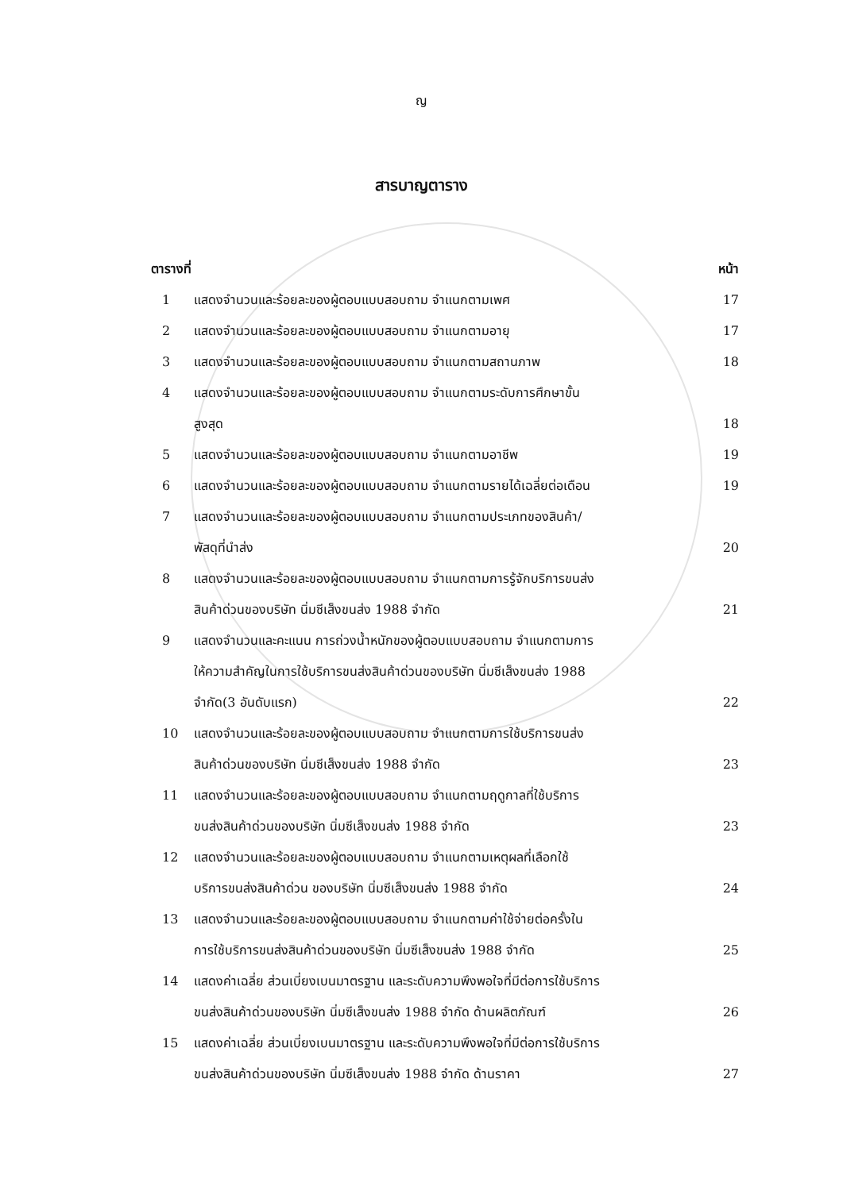ญ
สารบาญตาราง
| ตารางที่ | | หน้า |
| --- | --- | --- |
| 1 | แสดงจำนวนและร้อยละของผู้ตอบแบบสอบถาม จำแนกตามเพศ | 17 |
| 2 | แสดงจำนวนและร้อยละของผู้ตอบแบบสอบถาม จำแนกตามอายุ | 17 |
| 3 | แสดงจำนวนและร้อยละของผู้ตอบแบบสอบถาม จำแนกตามสถานภาพ | 18 |
| 4 | แสดงจำนวนและร้อยละของผู้ตอบแบบสอบถาม จำแนกตามระดับการศึกษาขั้น สูงสุด | 18 |
| 5 | แสดงจำนวนและร้อยละของผู้ตอบแบบสอบถาม จำแนกตามอาชีพ | 19 |
| 6 | แสดงจำนวนและร้อยละของผู้ตอบแบบสอบถาม จำแนกตามรายได้เฉลี่ยต่อเดือน | 19 |
| 7 | แสดงจำนวนและร้อยละของผู้ตอบแบบสอบถาม จำแนกตามประเภทของสินค้า/ พัสดุที่นำส่ง | 20 |
| 8 | แสดงจำนวนและร้อยละของผู้ตอบแบบสอบถาม จำแนกตามการรู้จักบริการขนส่ง สินค้าด่วนของบริษัท นิ่มซีเส็งขนส่ง 1988 จำกัด | 21 |
| 9 | แสดงจำนวนและคะแนน การถ่วงน้ำหนักของผู้ตอบแบบสอบถาม จำแนกตามการ ให้ความสำคัญในการใช้บริการขนส่งสินค้าด่วนของบริษัท นิ่มซีเส็งขนส่ง 1988 จำกัด(3 อันดับแรก) | 22 |
| 10 | แสดงจำนวนและร้อยละของผู้ตอบแบบสอบถาม จำแนกตามการใช้บริการขนส่ง สินค้าด่วนของบริษัท นิ่มซีเส็งขนส่ง 1988 จำกัด | 23 |
| 11 | แสดงจำนวนและร้อยละของผู้ตอบแบบสอบถาม จำแนกตามฤดูกาลที่ใช้บริการ ขนส่งสินค้าด่วนของบริษัท นิ่มซีเส็งขนส่ง 1988 จำกัด | 23 |
| 12 | แสดงจำนวนและร้อยละของผู้ตอบแบบสอบถาม จำแนกตามเหตุผลที่เลือกใช้ บริการขนส่งสินค้าด่วน ของบริษัท นิ่มซีเส็งขนส่ง 1988 จำกัด | 24 |
| 13 | แสดงจำนวนและร้อยละของผู้ตอบแบบสอบถาม จำแนกตามค่าใช้จ่ายต่อครั้งใน การใช้บริการขนส่งสินค้าด่วนของบริษัท นิ่มซีเส็งขนส่ง 1988 จำกัด | 25 |
| 14 | แสดงค่าเฉลี่ย ส่วนเบี่ยงเบนมาตรฐาน และระดับความพึงพอใจที่มีต่อการใช้บริการ ขนส่งสินค้าด่วนของบริษัท นิ่มซีเส็งขนส่ง 1988 จำกัด ด้านผลิตภัณฑ์ | 26 |
| 15 | แสดงค่าเฉลี่ย ส่วนเบี่ยงเบนมาตรฐาน และระดับความพึงพอใจที่มีต่อการใช้บริการ ขนส่งสินค้าด่วนของบริษัท นิ่มซีเส็งขนส่ง 1988 จำกัด ด้านราคา | 27 |